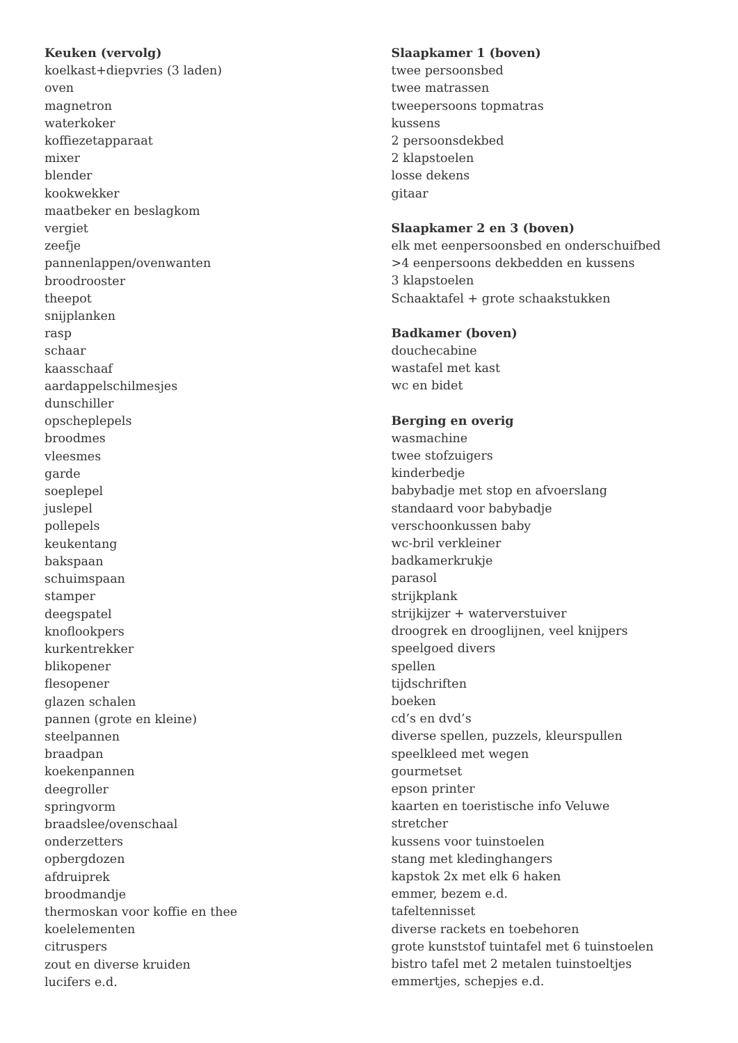Keuken (vervolg)
koelkast+diepvries (3 laden)
oven
magnetron
waterkoker
koffiezetapparaat
mixer
blender
kookwekker
maatbeker en beslagkom
vergiet
zeefje
pannenlappen/ovenwanten
broodrooster
theepot
snijplanken
rasp
schaar
kaasschaaf
aardappelschilmesjes
dunschiller
opscheplepels
broodmes
vleesmes
garde
soeplepel
juslepel
pollepels
keukentang
bakspaan
schuimspaan
stamper
deegspatel
knoflookpers
kurkentrekker
blikopener
flesopener
glazen schalen
pannen (grote en kleine)
steelpannen
braadpan
koekenpannen
deegroller
springvorm
braadslee/ovenschaal
onderzetters
opbergdozen
afdruiprek
broodmandje
thermoskan voor koffie en thee
koelelementen
citruspers
zout en diverse kruiden
lucifers e.d.
Slaapkamer 1 (boven)
twee persoonsbed
twee matrassen
tweepersoons topmatras
kussens
2 persoonsdekbed
2 klapstoelen
losse dekens
gitaar
Slaapkamer 2 en 3 (boven)
elk met eenpersoonsbed en onderschuifbed
>4 eenpersoons dekbedden en kussens
3 klapstoelen
Schaaktafel + grote schaakstukken
Badkamer (boven)
douchecabine
wastafel met kast
wc en bidet
Berging en overig
wasmachine
twee stofzuigers
kinderbedje
babybadje met stop en afvoerslang
standaard voor babybadje
verschoonkussen baby
wc-bril verkleiner
badkamerkrukje
parasol
strijkplank
strijkijzer + waterverstuiver
droogrek en drooglijnen, veel knijpers
speelgoed divers
spellen
tijdschriften
boeken
cd’s en dvd’s
diverse spellen, puzzels, kleurspullen
speelkleed met wegen
gourmetset
epson printer
kaarten en toeristische info Veluwe
stretcher
kussens voor tuinstoelen
stang met kledinghangers
kapstok 2x met elk 6 haken
emmer, bezem e.d.
tafeltennisset
diverse rackets en toebehoren
grote kunststof tuintafel met 6 tuinstoelen
bistro tafel met 2 metalen tuinstoeltjes
emmertjes, schepjes e.d.